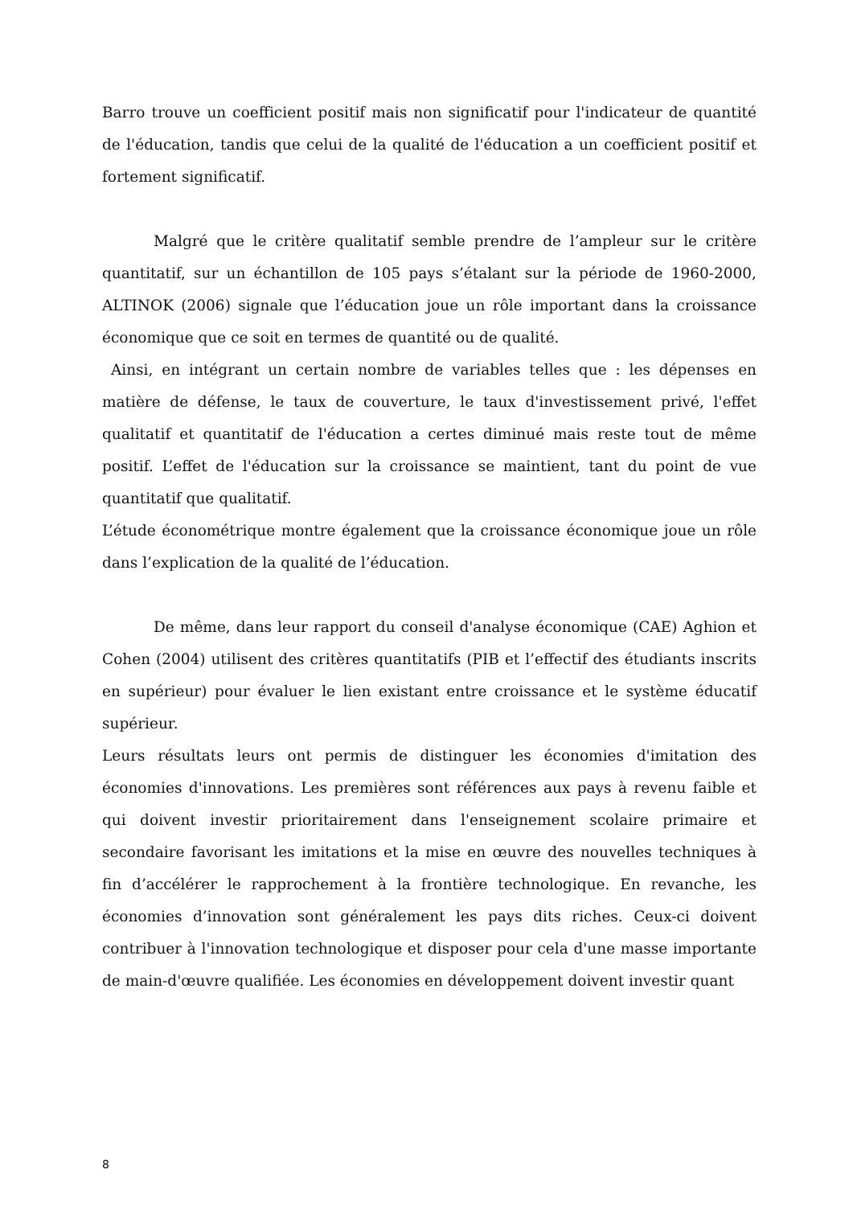Barro trouve un coefficient positif mais non significatif pour l'indicateur de quantité de l'éducation, tandis que celui de la qualité de l'éducation a un coefficient positif et fortement significatif.
Malgré que le critère qualitatif semble prendre de l’ampleur sur le critère quantitatif, sur un échantillon de 105 pays s’étalant sur la période de 1960-2000, ALTINOK (2006) signale que l’éducation joue un rôle important dans la croissance économique que ce soit en termes de quantité ou de qualité.
Ainsi, en intégrant un certain nombre de variables telles que : les dépenses en matière de défense, le taux de couverture, le taux d'investissement privé, l'effet qualitatif et quantitatif de l'éducation a certes diminué mais reste tout de même positif. L’effet de l'éducation sur la croissance se maintient, tant du point de vue quantitatif que qualitatif.
L’étude économétrique montre également que la croissance économique joue un rôle dans l’explication de la qualité de l’éducation.
De même, dans leur rapport du conseil d'analyse économique (CAE) Aghion et Cohen (2004) utilisent des critères quantitatifs (PIB et l’effectif des étudiants inscrits en supérieur) pour évaluer le lien existant entre croissance et le système éducatif supérieur.
Leurs résultats leurs ont permis de distinguer les économies d'imitation des économies d'innovations. Les premières sont références aux pays à revenu faible et qui doivent investir prioritairement dans l'enseignement scolaire primaire et secondaire favorisant les imitations et la mise en œuvre des nouvelles techniques à fin d’accélérer le rapprochement à la frontière technologique. En revanche, les économies d’innovation sont généralement les pays dits riches. Ceux-ci doivent contribuer à l'innovation technologique et disposer pour cela d'une masse importante de main-d'œuvre qualifiée. Les économies en développement doivent investir quant
8